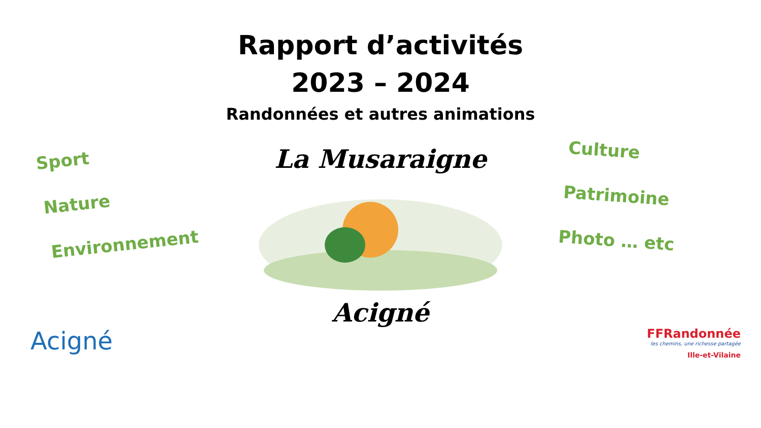Rapport d’activités
2023 – 2024
Randonnées et autres animations
Sport
Nature
Environnement
La Musaraigne
Acigné
Culture
Patrimoine
Photo … etc
Acigné
FFRandonnée
les chemins, une richesse partagée
Ille-et-Vilaine